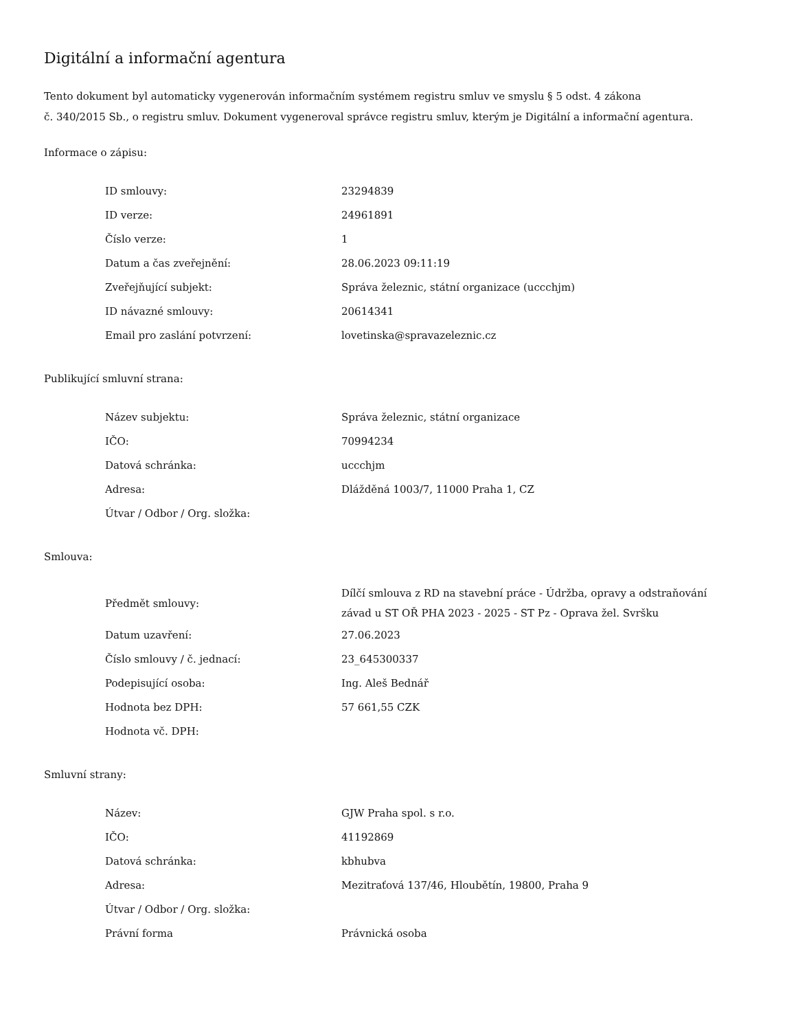Digitální a informační agentura
Tento dokument byl automaticky vygenerován informačním systémem registru smluv ve smyslu § 5 odst. 4 zákona
č. 340/2015 Sb., o registru smluv. Dokument vygeneroval správce registru smluv, kterým je Digitální a informační agentura.
Informace o zápisu:
| ID smlouvy: | 23294839 |
| ID verze: | 24961891 |
| Číslo verze: | 1 |
| Datum a čas zveřejnění: | 28.06.2023 09:11:19 |
| Zveřejňující subjekt: | Správa železnic, státní organizace (uccchjm) |
| ID návazné smlouvy: | 20614341 |
| Email pro zaslání potvrzení: | lovetinska@spravazeleznic.cz |
Publikující smluvní strana:
| Název subjektu: | Správa železnic, státní organizace |
| IČO: | 70994234 |
| Datová schránka: | uccchjm |
| Adresa: | Dlážděná 1003/7, 11000 Praha 1, CZ |
| Útvar / Odbor / Org. složka: | |
Smlouva:
| Předmět smlouvy: | Dílčí smlouva z RD na stavební práce - Údržba, opravy a odstraňování závad u ST OŘ PHA 2023 - 2025 - ST Pz - Oprava žel. Svršku |
| Datum uzavření: | 27.06.2023 |
| Číslo smlouvy / č. jednací: | 23_645300337 |
| Podepisující osoba: | Ing. Aleš Bednář |
| Hodnota bez DPH: | 57 661,55 CZK |
| Hodnota vč. DPH: | |
Smluvní strany:
| Název: | GJW Praha spol. s r.o. |
| IČO: | 41192869 |
| Datová schránka: | kbhubva |
| Adresa: | Mezitraťová 137/46, Hloubětín, 19800, Praha 9 |
| Útvar / Odbor / Org. složka: | |
| Právní forma | Právnická osoba |